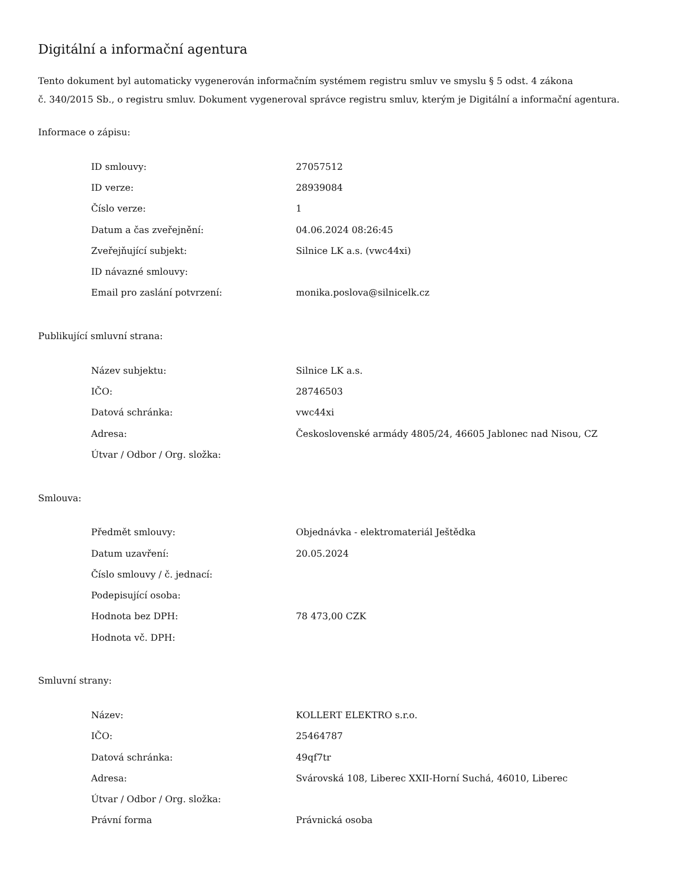Digitální a informační agentura
Tento dokument byl automaticky vygenerován informačním systémem registru smluv ve smyslu § 5 odst. 4 zákona
č. 340/2015 Sb., o registru smluv. Dokument vygeneroval správce registru smluv, kterým je Digitální a informační agentura.
Informace o zápisu:
| ID smlouvy: | 27057512 |
| ID verze: | 28939084 |
| Číslo verze: | 1 |
| Datum a čas zveřejnění: | 04.06.2024 08:26:45 |
| Zveřejňující subjekt: | Silnice LK a.s. (vwc44xi) |
| ID návazné smlouvy: | |
| Email pro zaslání potvrzení: | monika.poslova@silnicelk.cz |
Publikující smluvní strana:
| Název subjektu: | Silnice LK a.s. |
| IČO: | 28746503 |
| Datová schránka: | vwc44xi |
| Adresa: | Československé armády 4805/24, 46605 Jablonec nad Nisou, CZ |
| Útvar / Odbor / Org. složka: | |
Smlouva:
| Předmět smlouvy: | Objednávka - elektromateriál Ještědka |
| Datum uzavření: | 20.05.2024 |
| Číslo smlouvy / č. jednací: | |
| Podepisující osoba: | |
| Hodnota bez DPH: | 78 473,00 CZK |
| Hodnota vč. DPH: | |
Smluvní strany:
| Název: | KOLLERT ELEKTRO s.r.o. |
| IČO: | 25464787 |
| Datová schránka: | 49qf7tr |
| Adresa: | Svárovská 108, Liberec XXII-Horní Suchá, 46010, Liberec |
| Útvar / Odbor / Org. složka: | |
| Právní forma | Právnická osoba |